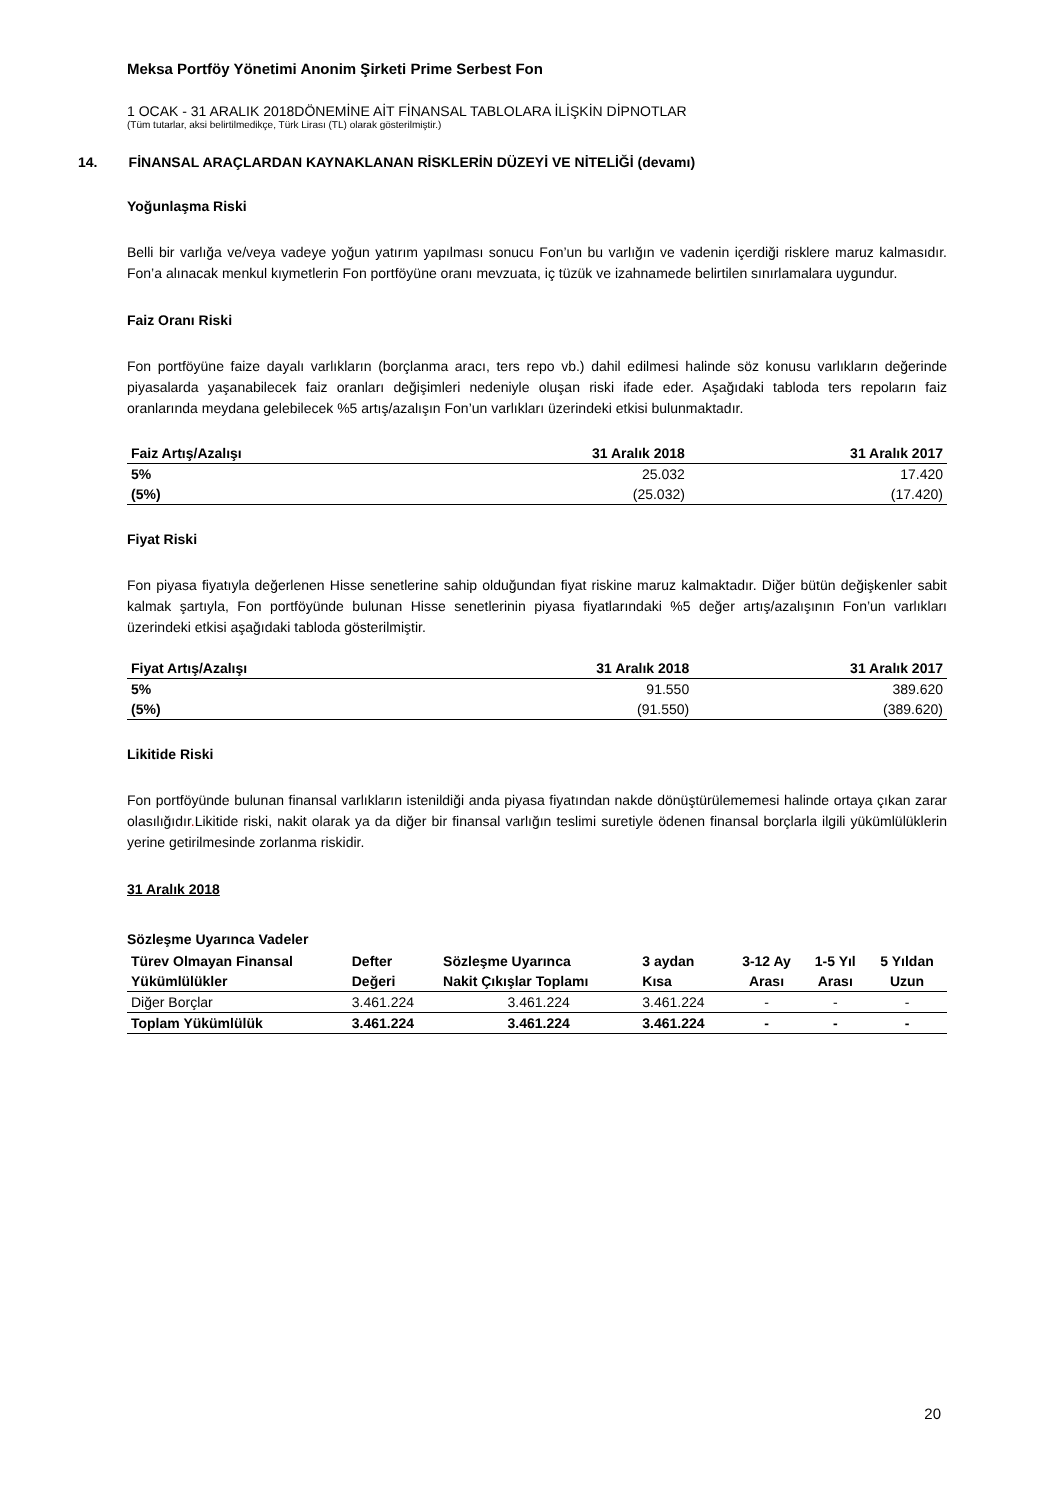Meksa Portföy Yönetimi Anonim Şirketi Prime Serbest Fon
1 OCAK - 31 ARALIK 2018DÖNEMİNE AİT FİNANSAL TABLOLARA İLİŞKİN DİPNOTLAR
(Tüm tutarlar, aksi belirtilmedikçe, Türk Lirası (TL) olarak gösterilmiştir.)
14. FİNANSAL ARAÇLARDAN KAYNAKLANAN RİSKLERİN DÜZEYİ VE NİTELİĞİ (devamı)
Yoğunlaşma Riski
Belli bir varlığa ve/veya vadeye yoğun yatırım yapılması sonucu Fon’un bu varlığın ve vadenin içerdiği risklere maruz kalmasıdır. Fon’a alınacak menkul kıymetlerin Fon portföyüne oranı mevzuata, iç tüzük ve izahnamede belirtilen sınırlamalara uygundur.
Faiz Oranı Riski
Fon portföyüne faize dayalı varlıkların (borçlanma aracı, ters repo vb.) dahil edilmesi halinde söz konusu varlıkların değerinde piyasalarda yaşanabilecek faiz oranları değişimleri nedeniyle oluşan riski ifade eder. Aşağıdaki tabloda ters repoların faiz oranlarında meydana gelebilecek %5 artış/azalışın Fon’un varlıkları üzerindeki etkisi bulunmaktadır.
| Faiz Artış/Azalışı | 31 Aralık 2018 | 31 Aralık 2017 |
| --- | --- | --- |
| 5% | 25.032 | 17.420 |
| (5%) | (25.032) | (17.420) |
Fiyat Riski
Fon piyasa fiyatıyla değerlenen Hisse senetlerine sahip olduğundan fiyat riskine maruz kalmaktadır. Diğer bütün değişkenler sabit kalmak şartıyla, Fon portföyünde bulunan Hisse senetlerinin piyasa fiyatlarındaki %5 değer artış/azalışının Fon’un varlıkları üzerindeki etkisi aşağıdaki tabloda gösterilmiştir.
| Fiyat Artış/Azalışı | 31 Aralık 2018 | 31 Aralık 2017 |
| --- | --- | --- |
| 5% | 91.550 | 389.620 |
| (5%) | (91.550) | (389.620) |
Likitide Riski
Fon portföyünde bulunan finansal varlıkların istenildiği anda piyasa fiyatından nakde dönüştürülememesi halinde ortaya çıkan zarar olasılığıdır. Likitide riski, nakit olarak ya da diğer bir finansal varlığın teslimi suretiyle ödenen finansal borçlarla ilgili yükümlülüklerin yerine getirilmesinde zorlanma riskidir.
31 Aralık 2018
Sözleşme Uyarınca Vadeler
| Türev Olmayan Finansal | Defter | Sözleşme Uyarınca | 3 aydan | 3-12 Ay | 1-5 Yıl | 5 Yıldan |
| --- | --- | --- | --- | --- | --- | --- |
| Yükümlülükler | Değeri | Nakit Çıkışlar Toplamı | Kısa | Arası | Arası | Uzun |
| Diğer Borçlar | 3.461.224 | 3.461.224 | 3.461.224 | - | - | - |
| Toplam Yükümlülük | 3.461.224 | 3.461.224 | 3.461.224 | - | - | - |
20